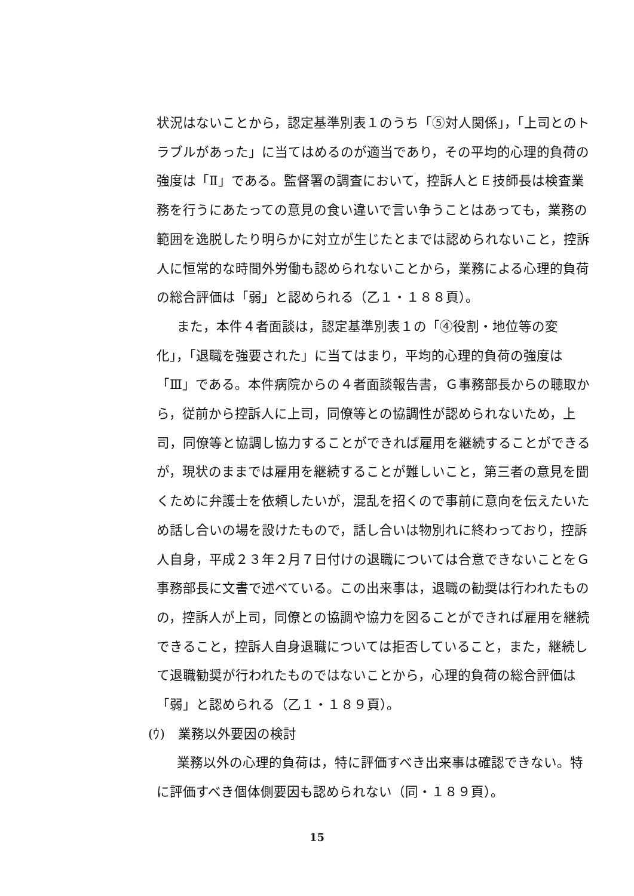状況はないことから，認定基準別表１のうち「⑤対人関係」，「上司とのトラブルがあった」に当てはめるのが適当であり，その平均的心理的負荷の強度は「Ⅱ」である。監督署の調査において，控訴人とＥ技師長は検査業務を行うにあたっての意見の食い違いで言い争うことはあっても，業務の範囲を逸脱したり明らかに対立が生じたとまでは認められないこと，控訴人に恒常的な時間外労働も認められないことから，業務による心理的負荷の総合評価は「弱」と認められる（乙１・１８８頁）。
また，本件４者面談は，認定基準別表１の「④役割・地位等の変化」，「退職を強要された」に当てはまり，平均的心理的負荷の強度は「Ⅲ」である。本件病院からの４者面談報告書，Ｇ事務部長からの聴取から，従前から控訴人に上司，同僚等との協調性が認められないため，上司，同僚等と協調し協力することができれば雇用を継続することができるが，現状のままでは雇用を継続することが難しいこと，第三者の意見を聞くために弁護士を依頼したいが，混乱を招くので事前に意向を伝えたいため話し合いの場を設けたもので，話し合いは物別れに終わっており，控訴人自身，平成２３年２月７日付けの退職については合意できないことをＧ事務部長に文書で述べている。この出来事は，退職の勧奨は行われたものの，控訴人が上司，同僚との協調や協力を図ることができれば雇用を継続できること，控訴人自身退職については拒否していること，また，継続して退職勧奨が行われたものではないことから，心理的負荷の総合評価は「弱」と認められる（乙１・１８９頁）。
(ｳ)　業務以外要因の検討
業務以外の心理的負荷は，特に評価すべき出来事は確認できない。特に評価すべき個体側要因も認められない（同・１８９頁）。
15